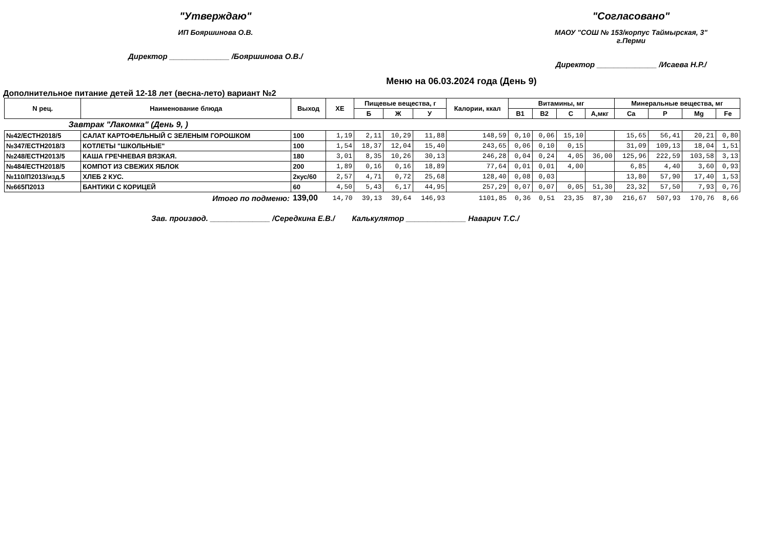"Утверждаю"
ИП Бояршинова О.В.
Директор ______________ /Бояршинова О.В./
"Согласовано"
МАОУ "СОШ № 153/корпус Таймырская, 3"
г.Перми
Директор ______________ /Исаева Н.Р./
Меню на 06.03.2024 года (День 9)
Дополнительное питание детей 12-18 лет (весна-лето) вариант №2
| N рец. | Наименование блюда | Выход | ХЕ | Пищевые вещества, г | | | Калории, ккал | Витамины, мг | | | | Минеральные вещества, мг | | | |
| --- | --- | --- | --- | --- | --- | --- | --- | --- | --- | --- | --- | --- | --- | --- | --- |
| | | | | Б | Ж | У | | B1 | B2 | C | A,мкг | Ca | P | Mg | Fe |
| Завтрак "Лакомка" (День 9, ) | | | | | | | | | | | | | | | |
| №42/ЕСТН2018/5 | САЛАТ КАРТОФЕЛЬНЫЙ С ЗЕЛЕНЫМ ГОРОШКОМ | 100 | 1,19 | 2,11 | 10,29 | 11,88 | 148,59 | 0,10 | 0,06 | 15,10 | | 15,65 | 56,41 | 20,21 | 0,80 |
| №347/ЕСТН2018/3 | КОТЛЕТЫ "ШКОЛЬНЫЕ" | 100 | 1,54 | 18,37 | 12,04 | 15,40 | 243,65 | 0,06 | 0,10 | 0,15 | | 31,09 | 109,13 | 18,04 | 1,51 |
| №248/ЕСТН2013/5 | КАША ГРЕЧНЕВАЯ ВЯЗКАЯ. | 180 | 3,01 | 8,35 | 10,26 | 30,13 | 246,28 | 0,04 | 0,24 | 4,05 | 36,00 | 125,96 | 222,59 | 103,58 | 3,13 |
| №484/ЕСТН2018/5 | КОМПОТ ИЗ СВЕЖИХ ЯБЛОК | 200 | 1,89 | 0,16 | 0,16 | 18,89 | 77,64 | 0,01 | 0,01 | 4,00 | | 6,85 | 4,40 | 3,60 | 0,93 |
| №110/П2013/изд.5 | ХЛЕБ 2 КУС. | 2кус/60 | 2,57 | 4,71 | 0,72 | 25,68 | 128,40 | 0,08 | 0,03 | | | 13,80 | 57,90 | 17,40 | 1,53 |
| №665П2013 | БАНТИКИ С КОРИЦЕЙ | 60 | 4,50 | 5,43 | 6,17 | 44,95 | 257,29 | 0,07 | 0,07 | 0,05 | 51,30 | 23,32 | 57,50 | 7,93 | 0,76 |
| Итого по подменю: | | 139,00 | 14,70 | 39,13 | 39,64 | 146,93 | 1101,85 | 0,36 | 0,51 | 23,35 | 87,30 | 216,67 | 507,93 | 170,76 | 8,66 |
Зав. производ. ______________ /Середкина Е.В./ Калькулятор ______________ Наварич Т.С./